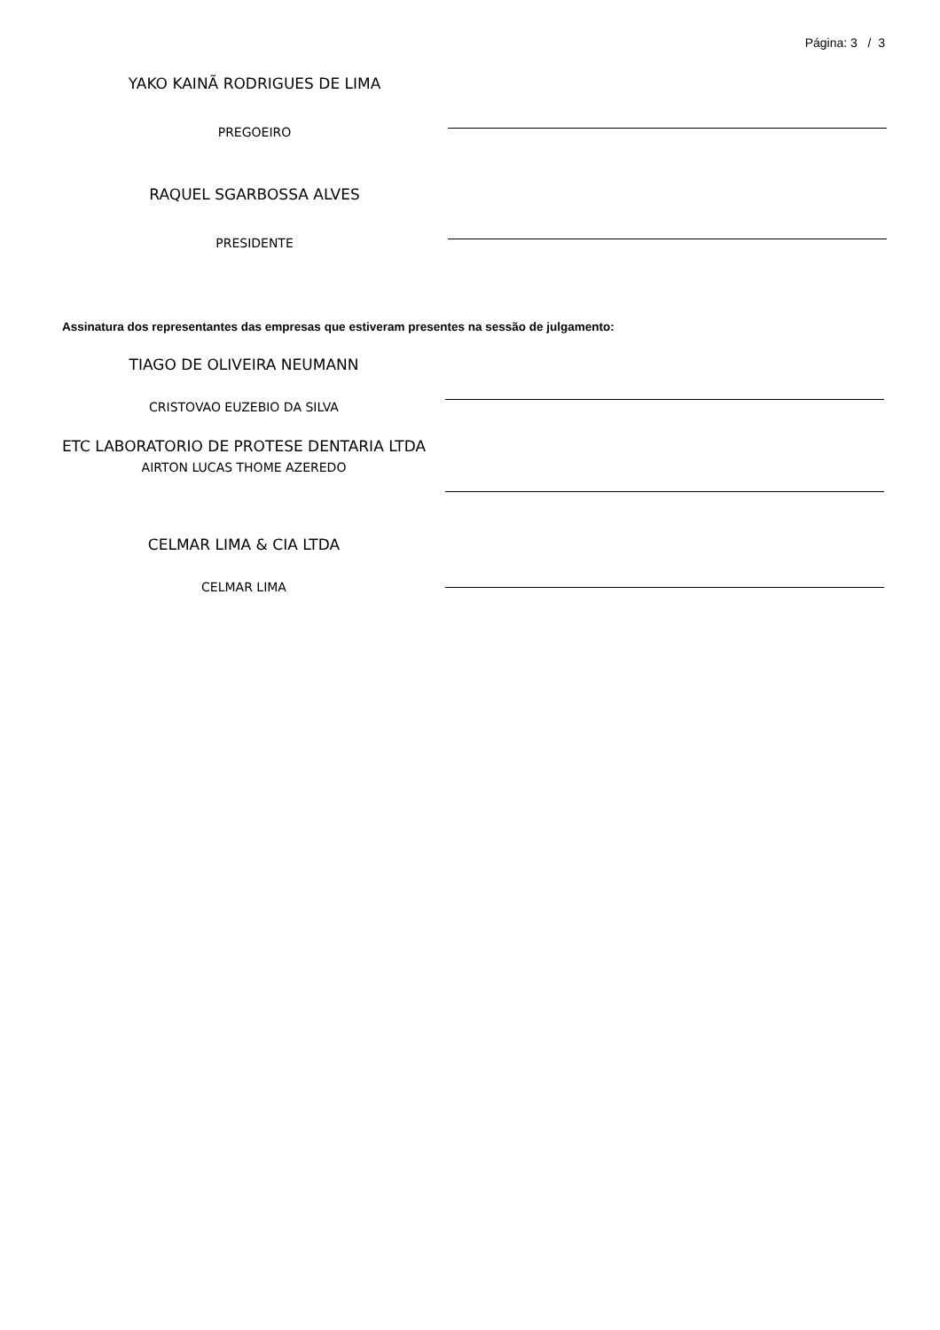Página: 3 / 3
YAKO KAINÃ RODRIGUES DE LIMA
PREGOEIRO
RAQUEL SGARBOSSA ALVES
PRESIDENTE
Assinatura dos representantes das empresas que estiveram presentes na sessão de julgamento:
TIAGO DE OLIVEIRA NEUMANN
CRISTOVAO EUZEBIO DA SILVA
ETC LABORATORIO DE PROTESE DENTARIA LTDA
AIRTON LUCAS THOME AZEREDO
CELMAR LIMA & CIA LTDA
CELMAR LIMA